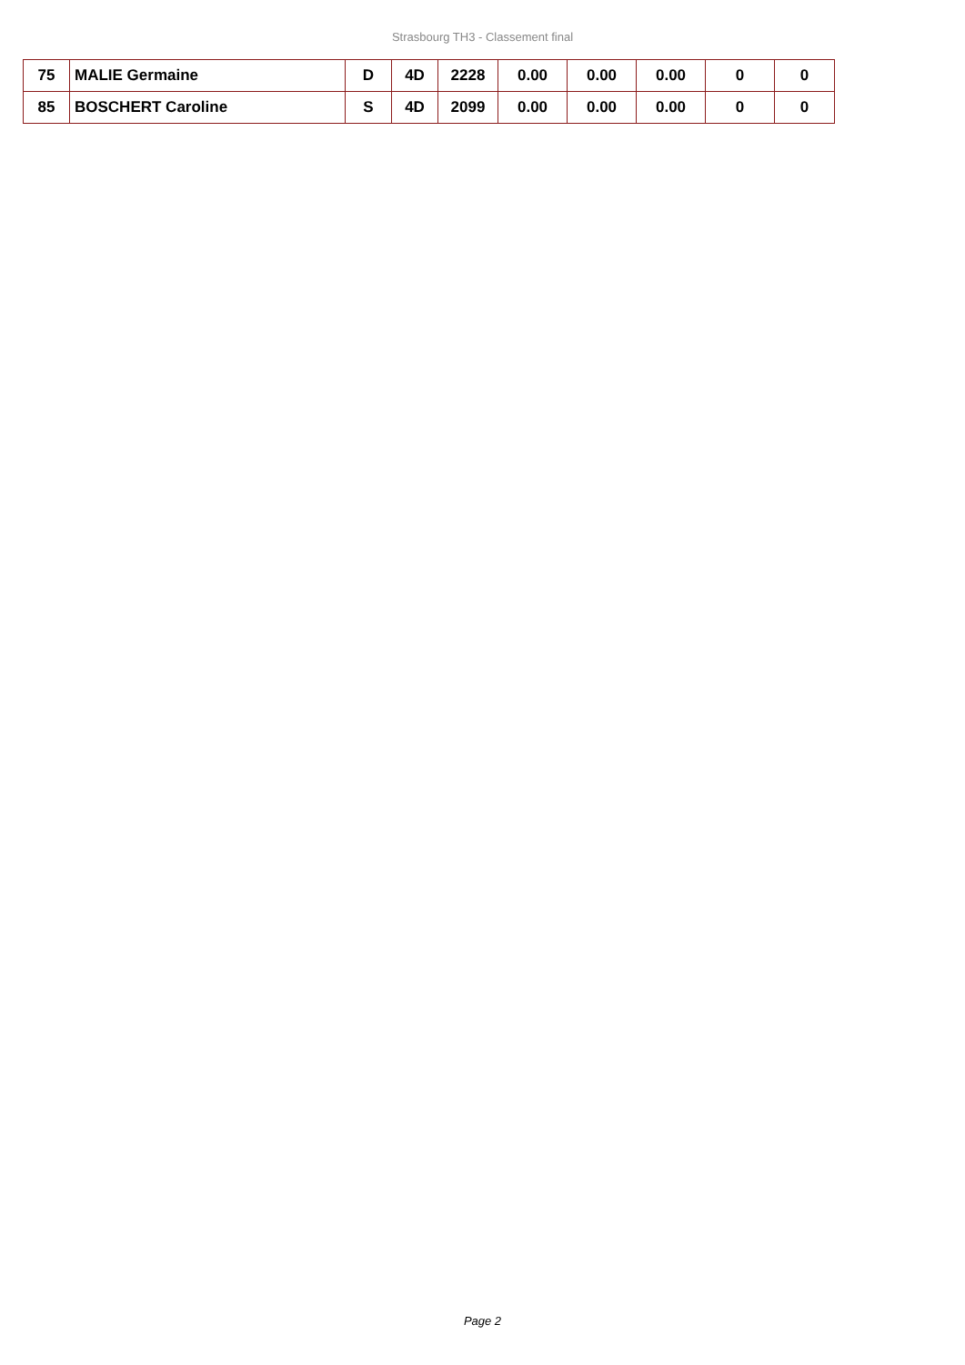Strasbourg TH3 - Classement final
| 75 | MALIE Germaine | D | 4D | 2228 | 0.00 | 0.00 | 0.00 | 0 | 0 |
| 85 | BOSCHERT Caroline | S | 4D | 2099 | 0.00 | 0.00 | 0.00 | 0 | 0 |
Page 2